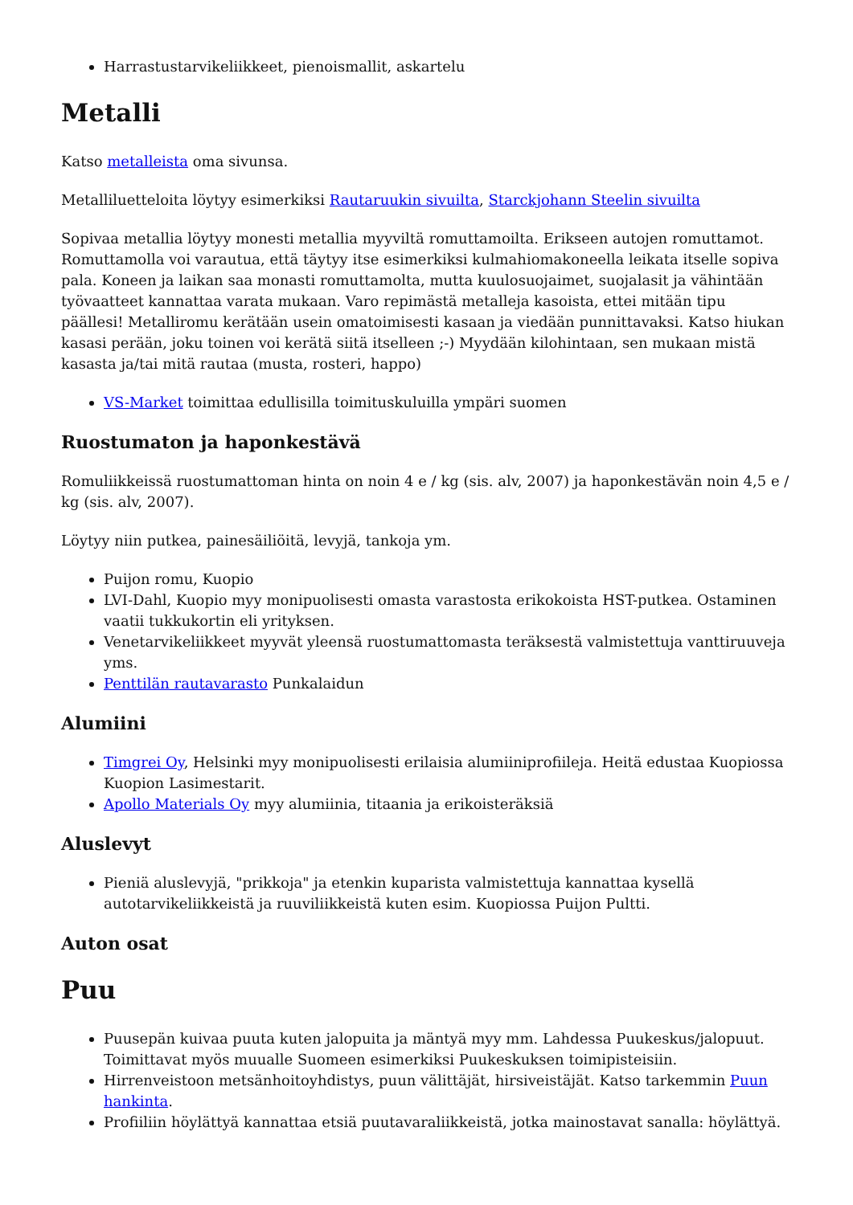Harrastustarvikeliikkeet, pienoismallit, askartelu
Metalli
Katso metalleista oma sivunsa.
Metalliluetteloita löytyy esimerkiksi Rautaruukin sivuilta, Starckjohann Steelin sivuilta
Sopivaa metallia löytyy monesti metallia myyviltä romuttamoilta. Erikseen autojen romuttamot. Romuttamolla voi varautua, että täytyy itse esimerkiksi kulmahiomakoneella leikata itselle sopiva pala. Koneen ja laikan saa monasti romuttamolta, mutta kuulosuojaimet, suojalasit ja vähintään työvaatteet kannattaa varata mukaan. Varo repimästä metalleja kasoista, ettei mitään tipu päällesi! Metalliromu kerätään usein omatoimisesti kasaan ja viedään punnittavaksi. Katso hiukan kasasi perään, joku toinen voi kerätä siitä itselleen ;-) Myydään kilohintaan, sen mukaan mistä kasasta ja/tai mitä rautaa (musta, rosteri, happo)
VS-Market toimittaa edullisilla toimituskuluilla ympäri suomen
Ruostumaton ja haponkestävä
Romuliikkeissä ruostumattoman hinta on noin 4 e / kg (sis. alv, 2007) ja haponkestävän noin 4,5 e / kg (sis. alv, 2007).
Löytyy niin putkea, painesäiliöitä, levyjä, tankoja ym.
Puijon romu, Kuopio
LVI-Dahl, Kuopio myy monipuolisesti omasta varastosta erikokoista HST-putkea. Ostaminen vaatii tukkukortin eli yrityksen.
Venetarvikeliikkeet myyvät yleensä ruostumattomasta teräksestä valmistettuja vanttiruuveja yms.
Penttilän rautavarasto Punkalaidun
Alumiini
Timgrei Oy, Helsinki myy monipuolisesti erilaisia alumiiniprofiileja. Heitä edustaa Kuopiossa Kuopion Lasimestarit.
Apollo Materials Oy myy alumiinia, titaania ja erikoisteräksiä
Aluslevyt
Pieniä aluslevyjä, "prikkoja" ja etenkin kuparista valmistettuja kannattaa kysellä autotarvikeliikkeistä ja ruuviliikkeistä kuten esim. Kuopiossa Puijon Pultti.
Auton osat
Puu
Puusepän kuivaa puuta kuten jalopuita ja mäntyä myy mm. Lahdessa Puukeskus/jalopuut. Toimittavat myös muualle Suomeen esimerkiksi Puukeskuksen toimipisteisiin.
Hirrenveistoon metsänhoitoyhdistys, puun välittäjät, hirsiveistäjät. Katso tarkemmin Puun hankinta.
Profiiliin höylättyä kannattaa etsiä puutavaraliikkeistä, jotka mainostavat sanalla: höylättyä.